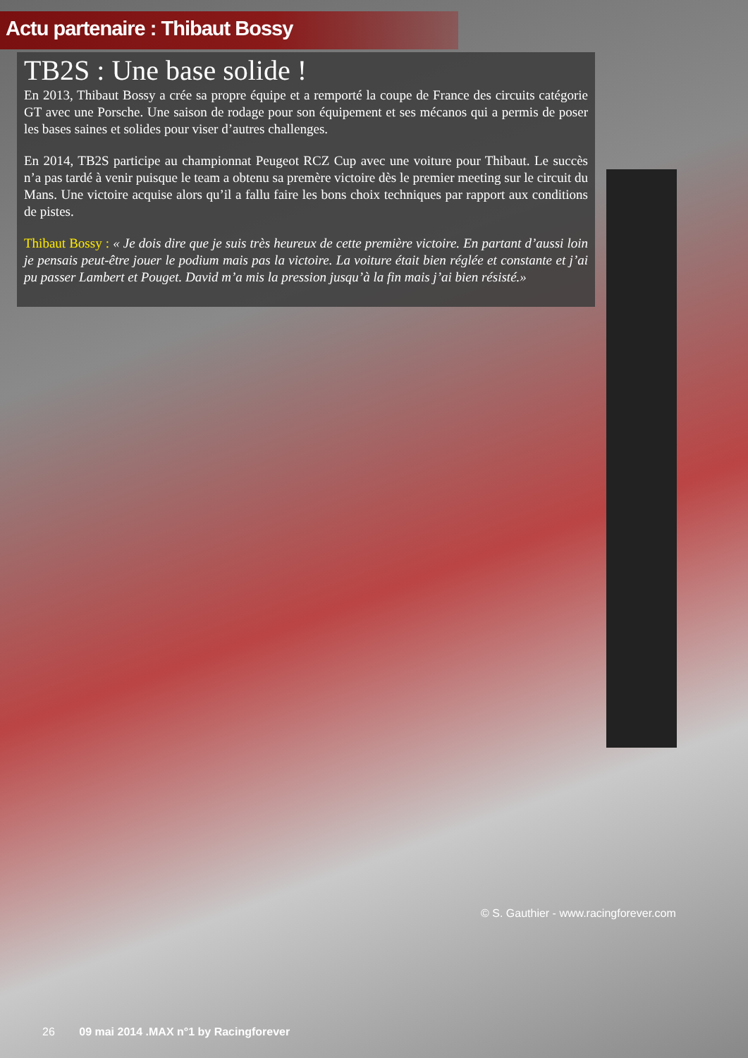Actu partenaire : Thibaut Bossy
TB2S : Une base solide !
En 2013, Thibaut Bossy a crée sa propre équipe et a remporté la coupe de France des circuits catégorie GT avec une Porsche. Une saison de rodage pour son équipement et ses mécanos qui a permis de poser les bases saines et solides pour viser d’autres challenges.
En 2014, TB2S participe au championnat Peugeot RCZ Cup avec une voiture pour Thibaut. Le succès n’a pas tardé à venir puisque le team a obtenu sa premère victoire dès le premier meeting sur le circuit du Mans. Une victoire acquise alors qu’il a fallu faire les bons choix techniques par rapport aux conditions de pistes.
Thibaut Bossy : « Je dois dire que je suis très heureux de cette première victoire. En partant d’aussi loin je pensais peut-être jouer le podium mais pas la victoire. La voiture était bien réglée et constante et j’ai pu passer Lambert et Pouget. David m’a mis la pression jusqu’à la fin mais j’ai bien résisté.»
© S. Gauthier - www.racingforever.com
26 09 mai 2014 .MAX n°1 by Racingforever